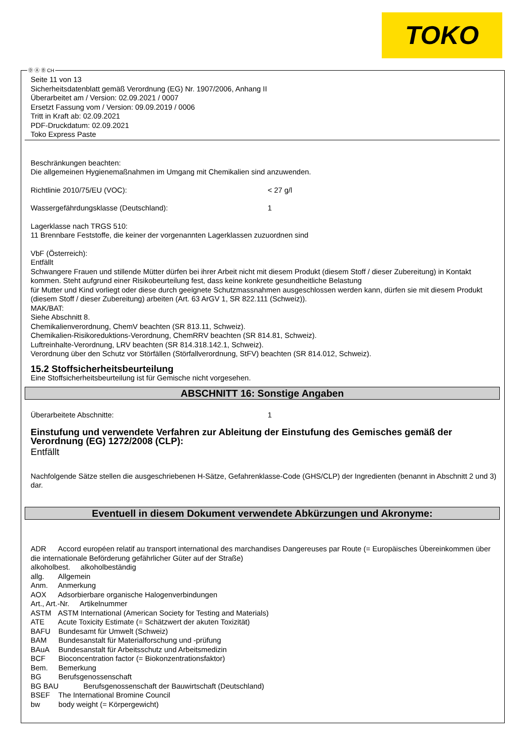TOKO
Ⓓ Ⓐ Ⓑ CH
Seite 11 von 13
Sicherheitsdatenblatt gemäß Verordnung (EG) Nr. 1907/2006, Anhang II
Überarbeitet am / Version: 02.09.2021 / 0007
Ersetzt Fassung vom / Version: 09.09.2019 / 0006
Tritt in Kraft ab: 02.09.2021
PDF-Druckdatum: 02.09.2021
Toko Express Paste
Beschränkungen beachten:
Die allgemeinen Hygienemaßnahmen im Umgang mit Chemikalien sind anzuwenden.
Richtlinie 2010/75/EU (VOC): < 27 g/l
Wassergefährdungsklasse (Deutschland): 1
Lagerklasse nach TRGS 510:
11 Brennbare Feststoffe, die keiner der vorgenannten Lagerklassen zuzuordnen sind
VbF (Österreich):
Entfällt
Schwangere Frauen und stillende Mütter dürfen bei ihrer Arbeit nicht mit diesem Produkt (diesem Stoff / dieser Zubereitung) in Kontakt kommen. Steht aufgrund einer Risikobeurteilung fest, dass keine konkrete gesundheitliche Belastung
für Mutter und Kind vorliegt oder diese durch geeignete Schutzmassnahmen ausgeschlossen werden kann, dürfen sie mit diesem Produkt (diesem Stoff / dieser Zubereitung) arbeiten (Art. 63 ArGV 1, SR 822.111 (Schweiz)).
MAK/BAT:
Siehe Abschnitt 8.
Chemikalienverordnung, ChemV beachten (SR 813.11, Schweiz).
Chemikalien-Risikoreduktions-Verordnung, ChemRRV beachten (SR 814.81, Schweiz).
Luftreinhalte-Verordnung, LRV beachten (SR 814.318.142.1, Schweiz).
Verordnung über den Schutz vor Störfällen (Störfallverordnung, StFV) beachten (SR 814.012, Schweiz).
15.2 Stoffsicherheitsbeurteilung
Eine Stoffsicherheitsbeurteilung ist für Gemische nicht vorgesehen.
ABSCHNITT 16: Sonstige Angaben
Überarbeitete Abschnitte: 1
Einstufung und verwendete Verfahren zur Ableitung der Einstufung des Gemisches gemäß der Verordnung (EG) 1272/2008 (CLP):
Entfällt
Nachfolgende Sätze stellen die ausgeschriebenen H-Sätze, Gefahrenklasse-Code (GHS/CLP) der Ingredienten (benannt in Abschnitt 2 und 3) dar.
Eventuell in diesem Dokument verwendete Abkürzungen und Akronyme:
ADR Accord européen relatif au transport international des marchandises Dangereuses par Route (= Europäisches Übereinkommen über die internationale Beförderung gefährlicher Güter auf der Straße)
alkoholbest. alkoholbeständig
allg. Allgemein
Anm. Anmerkung
AOX Adsorbierbare organische Halogenverbindungen
Art., Art.-Nr. Artikelnummer
ASTM ASTM International (American Society for Testing and Materials)
ATE Acute Toxicity Estimate (= Schätzwert der akuten Toxizität)
BAFU Bundesamt für Umwelt (Schweiz)
BAM Bundesanstalt für Materialforschung und -prüfung
BAuA Bundesanstalt für Arbeitsschutz und Arbeitsmedizin
BCF Bioconcentration factor (= Biokonzentrationsfaktor)
Bem. Bemerkung
BG Berufsgenossenschaft
BG BAU Berufsgenossenschaft der Bauwirtschaft (Deutschland)
BSEF The International Bromine Council
bw body weight (= Körpergewicht)